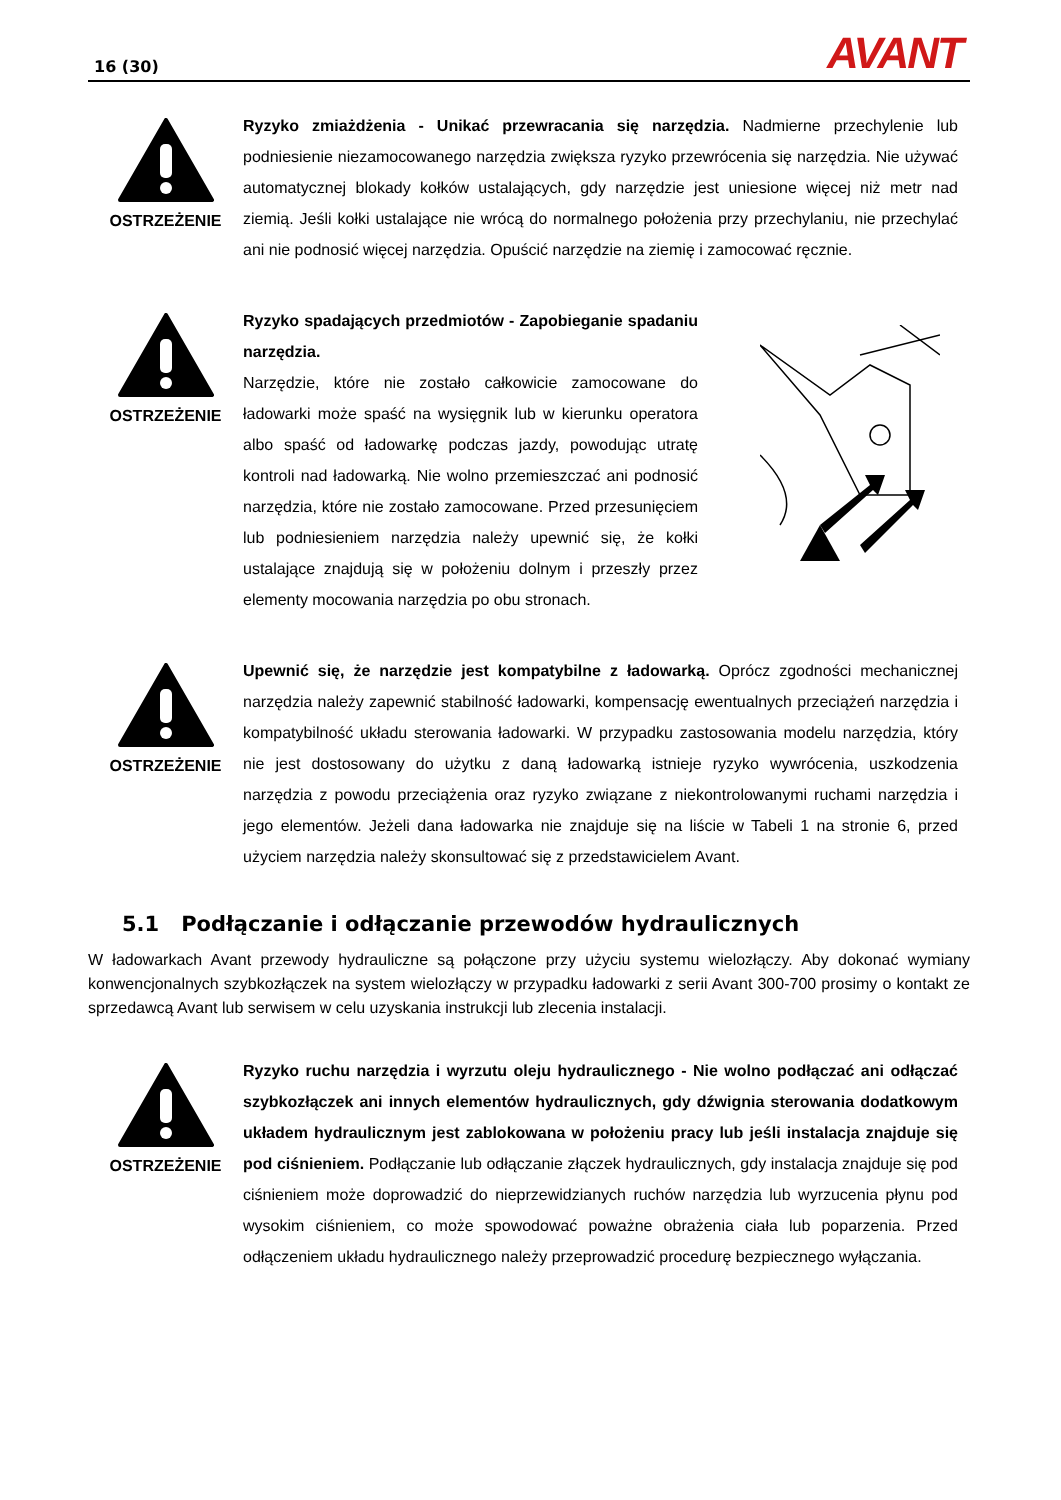16 (30) AVANT
OSTRZEŻENIE
Ryzyko zmiażdżenia - Unikać przewracania się narzędzia. Nadmierne przechylenie lub podniesienie niezamocowanego narzędzia zwiększa ryzyko przewrócenia się narzędzia. Nie używać automatycznej blokady kołków ustalających, gdy narzędzie jest uniesione więcej niż metr nad ziemią. Jeśli kołki ustalające nie wrócą do normalnego położenia przy przechylaniu, nie przechylać ani nie podnosić więcej narzędzia. Opuścić narzędzie na ziemię i zamocować ręcznie.
OSTRZEŻENIE
Ryzyko spadających przedmiotów - Zapobieganie spadaniu narzędzia.
Narzędzie, które nie zostało całkowicie zamocowane do ładowarki może spaść na wysięgnik lub w kierunku operatora albo spaść od ładowarkę podczas jazdy, powodując utratę kontroli nad ładowarką. Nie wolno przemieszczać ani podnosić narzędzia, które nie zostało zamocowane. Przed przesunięciem lub podniesieniem narzędzia należy upewnić się, że kołki ustalające znajdują się w położeniu dolnym i przeszły przez elementy mocowania narzędzia po obu stronach.
OSTRZEŻENIE
Upewnić się, że narzędzie jest kompatybilne z ładowarką. Oprócz zgodności mechanicznej narzędzia należy zapewnić stabilność ładowarki, kompensację ewentualnych przeciążeń narzędzia i kompatybilność układu sterowania ładowarki. W przypadku zastosowania modelu narzędzia, który nie jest dostosowany do użytku z daną ładowarką istnieje ryzyko wywrócenia, uszkodzenia narzędzia z powodu przeciążenia oraz ryzyko związane z niekontrolowanymi ruchami narzędzia i jego elementów. Jeżeli dana ładowarka nie znajduje się na liście w Tabeli 1 na stronie 6, przed użyciem narzędzia należy skonsultować się z przedstawicielem Avant.
5.1 Podłączanie i odłączanie przewodów hydraulicznych
W ładowarkach Avant przewody hydrauliczne są połączone przy użyciu systemu wielozłączy. Aby dokonać wymiany konwencjonalnych szybkozłączek na system wielozłączy w przypadku ładowarki z serii Avant 300-700 prosimy o kontakt ze sprzedawcą Avant lub serwisem w celu uzyskania instrukcji lub zlecenia instalacji.
OSTRZEŻENIE
Ryzyko ruchu narzędzia i wyrzutu oleju hydraulicznego - Nie wolno podłączać ani odłączać szybkozłączek ani innych elementów hydraulicznych, gdy dźwignia sterowania dodatkowym układem hydraulicznym jest zablokowana w położeniu pracy lub jeśli instalacja znajduje się pod ciśnieniem. Podłączanie lub odłączanie złączek hydraulicznych, gdy instalacja znajduje się pod ciśnieniem może doprowadzić do nieprzewidzianych ruchów narzędzia lub wyrzucenia płynu pod wysokim ciśnieniem, co może spowodować poważne obrażenia ciała lub poparzenia. Przed odłączeniem układu hydraulicznego należy przeprowadzić procedurę bezpiecznego wyłączania.